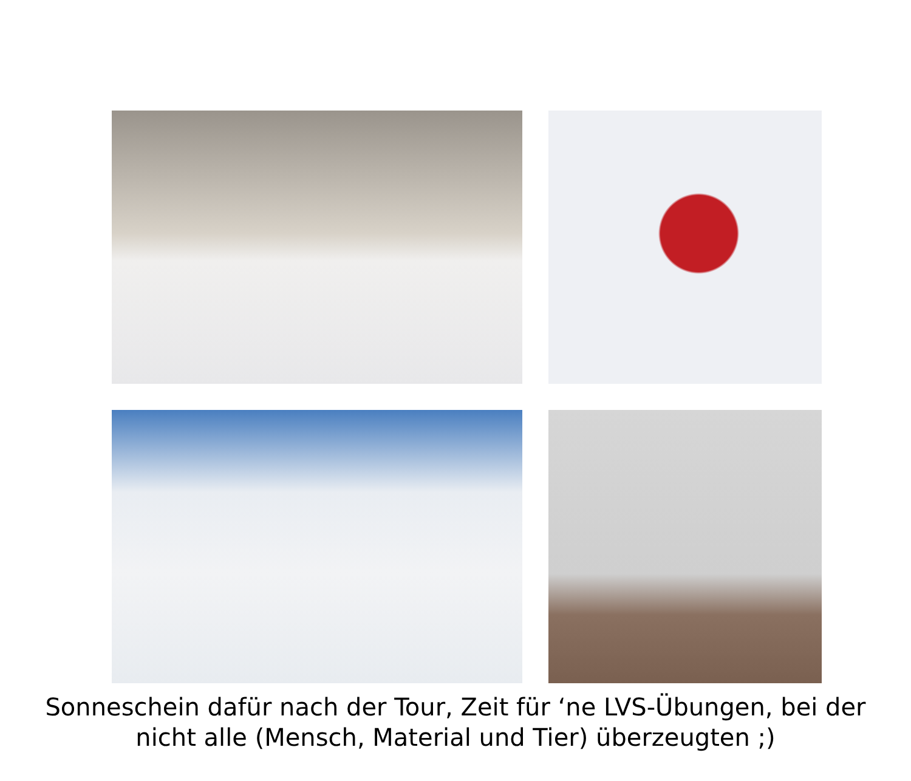Sonneschein dafür nach der Tour, Zeit für ‘ne LVS-Übungen, bei der
nicht alle (Mensch, Material und Tier) überzeugten ;)